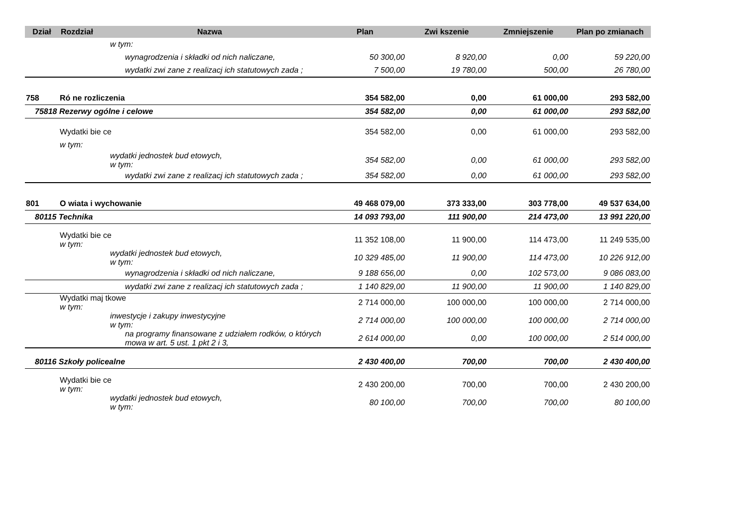| Dział | Rozdział | Nazwa | Plan | Zwi kszenie | Zmniejszenie | Plan po zmianach |
| --- | --- | --- | --- | --- | --- | --- |
| | | w tym: | | | | |
| | | wynagrodzenia i składki od nich naliczane, | 50 300,00 | 8 920,00 | 0,00 | 59 220,00 |
| | | wydatki zwi zane z realizacj ich statutowych zada ; | 7 500,00 | 19 780,00 | 500,00 | 26 780,00 |
| 758 | Ró ne rozliczenia | | 354 582,00 | 0,00 | 61 000,00 | 293 582,00 |
| 75818 Rezerwy ogólne i celowe | | | 354 582,00 | 0,00 | 61 000,00 | 293 582,00 |
| | Wydatki bie ce | | 354 582,00 | 0,00 | 61 000,00 | 293 582,00 |
| | w tym: | | | | | |
| | | wydatki jednostek bud etowych, w tym: | 354 582,00 | 0,00 | 61 000,00 | 293 582,00 |
| | | wydatki zwi zane z realizacj ich statutowych zada ; | 354 582,00 | 0,00 | 61 000,00 | 293 582,00 |
| 801 | O wiata i wychowanie | | 49 468 079,00 | 373 333,00 | 303 778,00 | 49 537 634,00 |
| 80115 Technika | | | 14 093 793,00 | 111 900,00 | 214 473,00 | 13 991 220,00 |
| | Wydatki bie ce w tym: | | 11 352 108,00 | 11 900,00 | 114 473,00 | 11 249 535,00 |
| | | wydatki jednostek bud etowych, w tym: | 10 329 485,00 | 11 900,00 | 114 473,00 | 10 226 912,00 |
| | | wynagrodzenia i składki od nich naliczane, | 9 188 656,00 | 0,00 | 102 573,00 | 9 086 083,00 |
| | | wydatki zwi zane z realizacj ich statutowych zada ; | 1 140 829,00 | 11 900,00 | 11 900,00 | 1 140 829,00 |
| | Wydatki maj tkowe w tym: | | 2 714 000,00 | 100 000,00 | 100 000,00 | 2 714 000,00 |
| | | inwestycje i zakupy inwestycyjne w tym: | 2 714 000,00 | 100 000,00 | 100 000,00 | 2 714 000,00 |
| | | na programy finansowane z udziałem rodków, o których mowa w art. 5 ust. 1 pkt 2 i 3, | 2 614 000,00 | 0,00 | 100 000,00 | 2 514 000,00 |
| 80116 Szkoły policealne | | | 2 430 400,00 | 700,00 | 700,00 | 2 430 400,00 |
| | Wydatki bie ce w tym: | | 2 430 200,00 | 700,00 | 700,00 | 2 430 200,00 |
| | | wydatki jednostek bud etowych, w tym: | 80 100,00 | 700,00 | 700,00 | 80 100,00 |